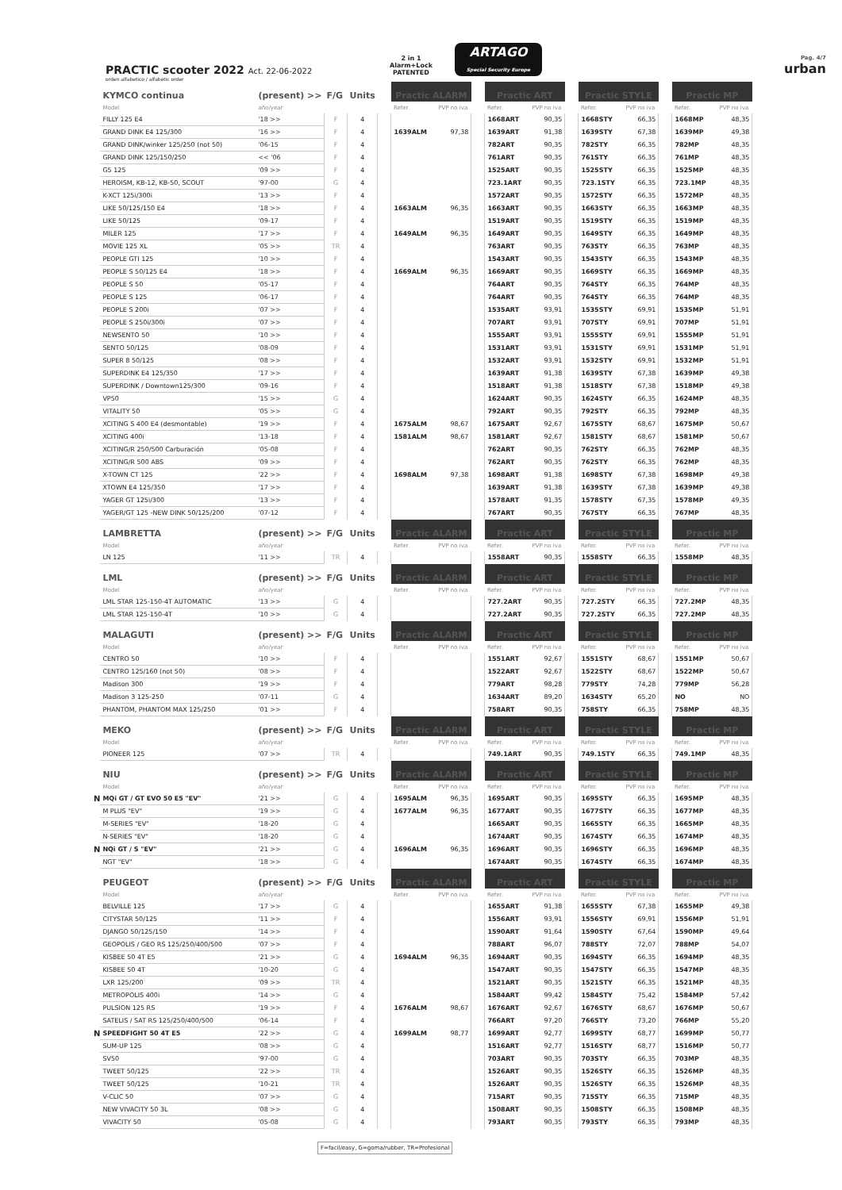PRACTIC scooter 2022 Act. 22-06-2022
2 in 1
Alarm+Lock
PATENTED
ARTAGO
Special Security Europe
Pag. 4/7
urban
orden alfabetico / alfabetic order
| | KYMCO continua | (present) >> | F/G | Units | | Practic ALARM | | | Practic ART | | | Practic STYLE | | | Practic MP | |
| | Model | año/year | | | | Refer. | PVP no iva | | Refer. | PVP no iva | | Refer. | PVP no iva | | Refer. | PVP no iva |
| | FILLY 125 E4 | '18 >> | F | 4 | | | | | 1668ART | 90,35 | | 1668STY | 66,35 | | 1668MP | 48,35 |
| | GRAND DINK E4 125/300 | '16 >> | F | 4 | | 1639ALM | 97,38 | | 1639ART | 91,38 | | 1639STY | 67,38 | | 1639MP | 49,38 |
| | GRAND DINK/winker 125/250 (not 50) | '06-15 | F | 4 | | | | | 782ART | 90,35 | | 782STY | 66,35 | | 782MP | 48,35 |
| | GRAND DINK 125/150/250 | << '06 | F | 4 | | | | | 761ART | 90,35 | | 761STY | 66,35 | | 761MP | 48,35 |
| | G5 125 | '09 >> | F | 4 | | | | | 1525ART | 90,35 | | 1525STY | 66,35 | | 1525MP | 48,35 |
| | HEROISM, KB-12, KB-50, SCOUT | '97-00 | G | 4 | | | | | 723.1ART | 90,35 | | 723.1STY | 66,35 | | 723.1MP | 48,35 |
| | K-XCT 125i/300i | '13 >> | F | 4 | | | | | 1572ART | 90,35 | | 1572STY | 66,35 | | 1572MP | 48,35 |
| | LIKE 50/125/150 E4 | '18 >> | F | 4 | | 1663ALM | 96,35 | | 1663ART | 90,35 | | 1663STY | 66,35 | | 1663MP | 48,35 |
| | LIKE 50/125 | '09-17 | F | 4 | | | | | 1519ART | 90,35 | | 1519STY | 66,35 | | 1519MP | 48,35 |
| | MILER 125 | '17 >> | F | 4 | | 1649ALM | 96,35 | | 1649ART | 90,35 | | 1649STY | 66,35 | | 1649MP | 48,35 |
| | MOVIE 125 XL | '05 >> | TR | 4 | | | | | 763ART | 90,35 | | 763STY | 66,35 | | 763MP | 48,35 |
| | PEOPLE GTI 125 | '10 >> | F | 4 | | | | | 1543ART | 90,35 | | 1543STY | 66,35 | | 1543MP | 48,35 |
| | PEOPLE S 50/125 E4 | '18 >> | F | 4 | | 1669ALM | 96,35 | | 1669ART | 90,35 | | 1669STY | 66,35 | | 1669MP | 48,35 |
| | PEOPLE S 50 | '05-17 | F | 4 | | | | | 764ART | 90,35 | | 764STY | 66,35 | | 764MP | 48,35 |
| | PEOPLE S 125 | '06-17 | F | 4 | | | | | 764ART | 90,35 | | 764STY | 66,35 | | 764MP | 48,35 |
| | PEOPLE S 200i | '07 >> | F | 4 | | | | | 1535ART | 93,91 | | 1535STY | 69,91 | | 1535MP | 51,91 |
| | PEOPLE S 250i/300i | '07 >> | F | 4 | | | | | 707ART | 93,91 | | 707STY | 69,91 | | 707MP | 51,91 |
| | NEWSENTO 50 | '10 >> | F | 4 | | | | | 1555ART | 93,91 | | 1555STY | 69,91 | | 1555MP | 51,91 |
| | SENTO 50/125 | '08-09 | F | 4 | | | | | 1531ART | 93,91 | | 1531STY | 69,91 | | 1531MP | 51,91 |
| | SUPER 8 50/125 | '08 >> | F | 4 | | | | | 1532ART | 93,91 | | 1532STY | 69,91 | | 1532MP | 51,91 |
| | SUPERDINK E4 125/350 | '17 >> | F | 4 | | | | | 1639ART | 91,38 | | 1639STY | 67,38 | | 1639MP | 49,38 |
| | SUPERDINK / Downtown125/300 | '09-16 | F | 4 | | | | | 1518ART | 91,38 | | 1518STY | 67,38 | | 1518MP | 49,38 |
| | VP50 | '15 >> | G | 4 | | | | | 1624ART | 90,35 | | 1624STY | 66,35 | | 1624MP | 48,35 |
| | VITALITY 50 | '05 >> | G | 4 | | | | | 792ART | 90,35 | | 792STY | 66,35 | | 792MP | 48,35 |
| | XCITING S 400 E4 (desmontable) | '19 >> | F | 4 | | 1675ALM | 98,67 | | 1675ART | 92,67 | | 1675STY | 68,67 | | 1675MP | 50,67 |
| | XCITING 400i | '13-18 | F | 4 | | 1581ALM | 98,67 | | 1581ART | 92,67 | | 1581STY | 68,67 | | 1581MP | 50,67 |
| | XCITING/R 250/500 Carburación | '05-08 | F | 4 | | | | | 762ART | 90,35 | | 762STY | 66,35 | | 762MP | 48,35 |
| | XCITING/R 500 ABS | '09 >> | F | 4 | | | | | 762ART | 90,35 | | 762STY | 66,35 | | 762MP | 48,35 |
| | X-TOWN CT 125 | '22 >> | F | 4 | | 1698ALM | 97,38 | | 1698ART | 91,38 | | 1698STY | 67,38 | | 1698MP | 49,38 |
| | XTOWN E4 125/350 | '17 >> | F | 4 | | | | | 1639ART | 91,38 | | 1639STY | 67,38 | | 1639MP | 49,38 |
| | YAGER GT 125i/300 | '13 >> | F | 4 | | | | | 1578ART | 91,35 | | 1578STY | 67,35 | | 1578MP | 49,35 |
| | YAGER/GT 125 -NEW DINK 50/125/200 | '07-12 | F | 4 | | | | | 767ART | 90,35 | | 767STY | 66,35 | | 767MP | 48,35 |
| | LAMBRETTA | (present) >> | F/G | Units | | Practic ALARM | | | Practic ART | | | Practic STYLE | | | Practic MP | |
| | Model | año/year | | | | Refer. | PVP no iva | | Refer. | PVP no iva | | Refer. | PVP no iva | | Refer. | PVP no iva |
| | LN 125 | '11 >> | TR | 4 | | | | | 1558ART | 90,35 | | 1558STY | 66,35 | | 1558MP | 48,35 |
| | LML | (present) >> | F/G | Units | | Practic ALARM | | | Practic ART | | | Practic STYLE | | | Practic MP | |
| | Model | año/year | | | | Refer. | PVP no iva | | Refer. | PVP no iva | | Refer. | PVP no iva | | Refer. | PVP no iva |
| | LML STAR 125-150-4T AUTOMATIC | '13 >> | G | 4 | | | | | 727.2ART | 90,35 | | 727.2STY | 66,35 | | 727.2MP | 48,35 |
| | LML STAR 125-150-4T | '10 >> | G | 4 | | | | | 727.2ART | 90,35 | | 727.2STY | 66,35 | | 727.2MP | 48,35 |
| | MALAGUTI | (present) >> | F/G | Units | | Practic ALARM | | | Practic ART | | | Practic STYLE | | | Practic MP | |
| | Model | año/year | | | | Refer. | PVP no iva | | Refer. | PVP no iva | | Refer. | PVP no iva | | Refer. | PVP no iva |
| | CENTRO 50 | '10 >> | F | 4 | | | | | 1551ART | 92,67 | | 1551STY | 68,67 | | 1551MP | 50,67 |
| | CENTRO 125/160 (not 50) | '08 >> | F | 4 | | | | | 1522ART | 92,67 | | 1522STY | 68,67 | | 1522MP | 50,67 |
| | Madison 300 | '19 >> | F | 4 | | | | | 779ART | 98,28 | | 779STY | 74,28 | | 779MP | 56,28 |
| | Madison 3 125-250 | '07-11 | G | 4 | | | | | 1634ART | 89,20 | | 1634STY | 65,20 | | NO | NO |
| | PHANTOM, PHANTOM MAX 125/250 | '01 >> | F | 4 | | | | | 758ART | 90,35 | | 758STY | 66,35 | | 758MP | 48,35 |
| | MEKO | (present) >> | F/G | Units | | Practic ALARM | | | Practic ART | | | Practic STYLE | | | Practic MP | |
| | Model | año/year | | | | Refer. | PVP no iva | | Refer. | PVP no iva | | Refer. | PVP no iva | | Refer. | PVP no iva |
| | PIONEER 125 | '07 >> | TR | 4 | | | | | 749.1ART | 90,35 | | 749.1STY | 66,35 | | 749.1MP | 48,35 |
| | NIU | (present) >> | F/G | Units | | Practic ALARM | | | Practic ART | | | Practic STYLE | | | Practic MP | |
| | Model | año/year | | | | Refer. | PVP no iva | | Refer. | PVP no iva | | Refer. | PVP no iva | | Refer. | PVP no iva |
| N | MQi GT / GT EVO 50 E5 "EV" | '21 >> | G | 4 | | 1695ALM | 96,35 | | 1695ART | 90,35 | | 1695STY | 66,35 | | 1695MP | 48,35 |
| | M PLUS "EV" | '19 >> | G | 4 | | 1677ALM | 96,35 | | 1677ART | 90,35 | | 1677STY | 66,35 | | 1677MP | 48,35 |
| | M-SERIES "EV" | '18-20 | G | 4 | | | | | 1665ART | 90,35 | | 1665STY | 66,35 | | 1665MP | 48,35 |
| | N-SERIES "EV" | '18-20 | G | 4 | | | | | 1674ART | 90,35 | | 1674STY | 66,35 | | 1674MP | 48,35 |
| N | NQi GT / S "EV" | '21 >> | G | 4 | | 1696ALM | 96,35 | | 1696ART | 90,35 | | 1696STY | 66,35 | | 1696MP | 48,35 |
| | NGT "EV" | '18 >> | G | 4 | | | | | 1674ART | 90,35 | | 1674STY | 66,35 | | 1674MP | 48,35 |
| | PEUGEOT | (present) >> | F/G | Units | | Practic ALARM | | | Practic ART | | | Practic STYLE | | | Practic MP | |
| | Model | año/year | | | | Refer. | PVP no iva | | Refer. | PVP no iva | | Refer. | PVP no iva | | Refer. | PVP no iva |
| | BELVILLE 125 | '17 >> | G | 4 | | | | | 1655ART | 91,38 | | 1655STY | 67,38 | | 1655MP | 49,38 |
| | CITYSTAR 50/125 | '11 >> | F | 4 | | | | | 1556ART | 93,91 | | 1556STY | 69,91 | | 1556MP | 51,91 |
| | DJANGO 50/125/150 | '14 >> | F | 4 | | | | | 1590ART | 91,64 | | 1590STY | 67,64 | | 1590MP | 49,64 |
| | GEOPOLIS / GEO RS 125/250/400/500 | '07 >> | F | 4 | | | | | 788ART | 96,07 | | 788STY | 72,07 | | 788MP | 54,07 |
| | KISBEE 50 4T E5 | '21 >> | G | 4 | | 1694ALM | 96,35 | | 1694ART | 90,35 | | 1694STY | 66,35 | | 1694MP | 48,35 |
| | KISBEE 50 4T | '10-20 | G | 4 | | | | | 1547ART | 90,35 | | 1547STY | 66,35 | | 1547MP | 48,35 |
| | LXR 125/200 | '09 >> | TR | 4 | | | | | 1521ART | 90,35 | | 1521STY | 66,35 | | 1521MP | 48,35 |
| | METROPOLIS 400i | '14 >> | G | 4 | | | | | 1584ART | 99,42 | | 1584STY | 75,42 | | 1584MP | 57,42 |
| | PULSION 125 RS | '19 >> | F | 4 | | 1676ALM | 98,67 | | 1676ART | 92,67 | | 1676STY | 68,67 | | 1676MP | 50,67 |
| | SATELIS / SAT RS 125/250/400/500 | '06-14 | F | 4 | | | | | 766ART | 97,20 | | 766STY | 73,20 | | 766MP | 55,20 |
| N | SPEEDFIGHT 50 4T E5 | '22 >> | G | 4 | | 1699ALM | 98,77 | | 1699ART | 92,77 | | 1699STY | 68,77 | | 1699MP | 50,77 |
| | SUM-UP 125 | '08 >> | G | 4 | | | | | 1516ART | 92,77 | | 1516STY | 68,77 | | 1516MP | 50,77 |
| | SV50 | '97-00 | G | 4 | | | | | 703ART | 90,35 | | 703STY | 66,35 | | 703MP | 48,35 |
| | TWEET 50/125 | '22 >> | TR | 4 | | | | | 1526ART | 90,35 | | 1526STY | 66,35 | | 1526MP | 48,35 |
| | TWEET 50/125 | '10-21 | TR | 4 | | | | | 1526ART | 90,35 | | 1526STY | 66,35 | | 1526MP | 48,35 |
| | V-CLIC 50 | '07 >> | G | 4 | | | | | 715ART | 90,35 | | 715STY | 66,35 | | 715MP | 48,35 |
| | NEW VIVACITY 50 3L | '08 >> | G | 4 | | | | | 1508ART | 90,35 | | 1508STY | 66,35 | | 1508MP | 48,35 |
| | VIVACITY 50 | '05-08 | G | 4 | | | | | 793ART | 90,35 | | 793STY | 66,35 | | 793MP | 48,35 |
F=facil/easy, G=goma/rubber, TR=Profesional